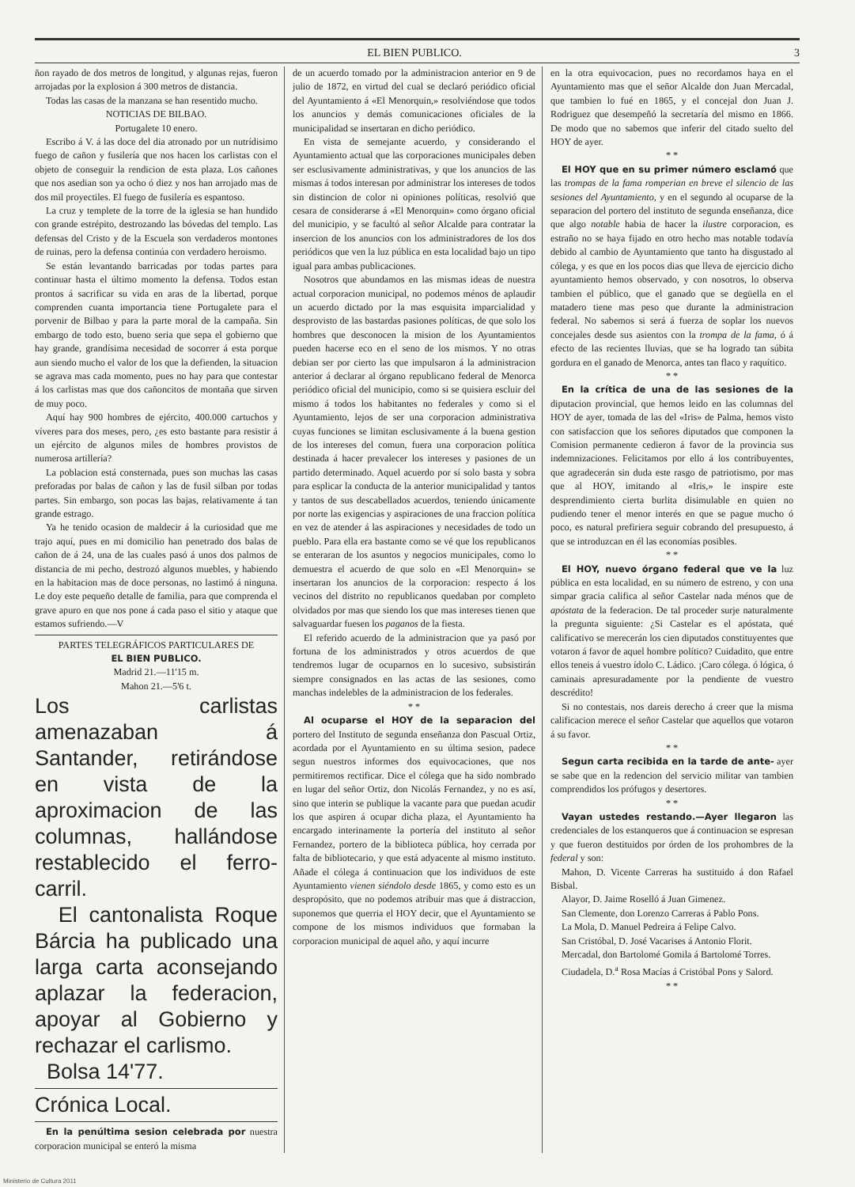EL BIEN PUBLICO. 3
ñon rayado de dos metros de longitud, y algunas rejas, fueron arrojadas por la explosion á 300 metros de distancia.
Todas las casas de la manzana se han resentido mucho.
NOTICIAS DE BILBAO.
Portugalete 10 enero.
Escribo á V. á las doce del dia atronado por un nutrídisimo fuego de cañon y fusilería que nos hacen los carlistas con el objeto de conseguir la rendicion de esta plaza. Los cañones que nos asedian son ya ocho ó diez y nos han arrojado mas de dos mil proyectiles. El fuego de fusilería es espantoso.
La cruz y templete de la torre de la iglesia se han hundido con grande estrépito, destrozando las bóvedas del templo. Las defensas del Cristo y de la Escuela son verdaderos montones de ruinas, pero la defensa continúa con verdadero heroismo.
Se están levantando barricadas por todas partes para continuar hasta el último momento la defensa. Todos estan prontos á sacrificar su vida en aras de la libertad, porque comprenden cuanta importancia tiene Portugalete para el porvenir de Bilbao y para la parte moral de la campaña. Sin embargo de todo esto, bueno seria que sepa el gobierno que hay grande, grandísima necesidad de socorrer á esta porque aun siendo mucho el valor de los que la defienden, la situacion se agrava mas cada momento, pues no hay para que contestar á los carlistas mas que dos cañoncitos de montaña que sirven de muy poco.
Aquí hay 900 hombres de ejército, 400.000 cartuchos y víveres para dos meses, pero, ¿es esto bastante para resistir á un ejército de algunos miles de hombres provistos de numerosa artillería?
La poblacion está consternada, pues son muchas las casas preforadas por balas de cañon y las de fusil silban por todas partes. Sin embargo, son pocas las bajas, relativamente á tan grande estrago.
Ya he tenido ocasion de maldecir á la curiosidad que me trajo aquí, pues en mi domicilio han penetrado dos balas de cañon de á 24, una de las cuales pasó á unos dos palmos de distancia de mi pecho, destrozó algunos muebles, y habiendo en la habitacion mas de doce personas, no lastimó á ninguna. Le doy este pequeño detalle de familia, para que comprenda el grave apuro en que nos pone á cada paso el sitio y ataque que estamos sufriendo.—V
PARTES TELEGRÁFICOS PARTICULARES DE
EL BIEN PUBLICO.
Madrid 21.—11'15 m.
Mahon 21.—5'6 t.
Los carlistas amenazaban á Santander, retirándose en vista de la aproximacion de las columnas, hallándose restablecido el ferro-carril.
El cantonalista Roque Bárcia ha publicado una larga carta aconsejando aplazar la federacion, apoyar al Gobierno y rechazar el carlismo.
Bolsa 14'77.
Crónica Local.
En la penúltima sesion celebrada por nuestra corporacion municipal se enteró la misma
de un acuerdo tomado por la administracion anterior en 9 de julio de 1872, en virtud del cual se declaró periódico oficial del Ayuntamiento á «El Menorquin,» resolviéndose que todos los anuncios y demás comunicaciones oficiales de la municipalidad se insertaran en dicho periódico.
En vista de semejante acuerdo, y considerando el Ayuntamiento actual que las corporaciones municipales deben ser esclusivamente administrativas, y que los anuncios de las mismas á todos interesan por administrar los intereses de todos sin distincion de color ni opiniones políticas, resolvió que cesara de considerarse á «El Menorquin» como órgano oficial del municipio, y se facultó al señor Alcalde para contratar la insercion de los anuncios con los administradores de los dos periódicos que ven la luz pública en esta localidad bajo un tipo igual para ambas publicaciones.
Nosotros que abundamos en las mismas ideas de nuestra actual corporacion municipal, no podemos ménos de aplaudir un acuerdo dictado por la mas esquisita imparcialidad y desprovisto de las bastardas pasiones políticas, de que solo los hombres que desconocen la mision de los Ayuntamientos pueden hacerse eco en el seno de los mismos. Y no otras debian ser por cierto las que impulsaron á la administracion anterior á declarar al órgano republicano federal de Menorca periódico oficial del municipio, como si se quisiera escluir del mismo á todos los habitantes no federales y como si el Ayuntamiento, lejos de ser una corporacion administrativa cuyas funciones se limitan esclusivamente á la buena gestion de los intereses del comun, fuera una corporacion política destinada á hacer prevalecer los intereses y pasiones de un partido determinado. Aquel acuerdo por sí solo basta y sobra para esplicar la conducta de la anterior municipalidad y tantos y tantos de sus descabellados acuerdos, teniendo únicamente por norte las exigencias y aspiraciones de una fraccion política en vez de atender á las aspiraciones y necesidades de todo un pueblo. Para ella era bastante como se vé que los republicanos se enteraran de los asuntos y negocios municipales, como lo demuestra el acuerdo de que solo en «El Menorquin» se insertaran los anuncios de la corporacion: respecto á los vecinos del distrito no republicanos quedaban por completo olvidados por mas que siendo los que mas intereses tienen que salvaguardar fuesen los paganos de la fiesta.
El referido acuerdo de la administracion que ya pasó por fortuna de los administrados y otros acuerdos de que tendremos lugar de ocuparnos en lo sucesivo, subsistirán siempre consignados en las actas de las sesiones, como manchas indelebles de la administracion de los federales.
* *
Al ocuparse el HOY de la separacion del portero del Instituto de segunda enseñanza don Pascual Ortiz, acordada por el Ayuntamiento en su última sesion, padece segun nuestros informes dos equivocaciones, que nos permitiremos rectificar. Dice el cólega que ha sido nombrado en lugar del señor Ortiz, don Nicolás Fernandez, y no es así, sino que interin se publique la vacante para que puedan acudir los que aspiren á ocupar dicha plaza, el Ayuntamiento ha encargado interinamente la portería del instituto al señor Fernandez, portero de la biblioteca pública, hoy cerrada por falta de bibliotecario, y que está adyacente al mismo instituto. Añade el cólega á continuacion que los individuos de este Ayuntamiento vienen siéndolo desde 1865, y como esto es un despropósito, que no podemos atribuir mas que á distraccion, suponemos que querria el HOY decir, que el Ayuntamiento se compone de los mismos individuos que formaban la corporacion municipal de aquel año, y aquí incurre
en la otra equivocacion, pues no recordamos haya en el Ayuntamiento mas que el señor Alcalde don Juan Mercadal, que tambien lo fué en 1865, y el concejal don Juan J. Rodriguez que desempeñó la secretaría del mismo en 1866. De modo que no sabemos que inferir del citado suelto del HOY de ayer.
* *
El HOY que en su primer número esclamó que las trompas de la fama romperian en breve el silencio de las sesiones del Ayuntamiento, y en el segundo al ocuparse de la separacion del portero del instituto de segunda enseñanza, dice que algo notable habia de hacer la ilustre corporacion, es estraño no se haya fijado en otro hecho mas notable todavía debido al cambio de Ayuntamiento que tanto ha disgustado al cólega, y es que en los pocos dias que lleva de ejercicio dicho ayuntamiento hemos observado, y con nosotros, lo observa tambien el público, que el ganado que se degüella en el matadero tiene mas peso que durante la administracion federal. No sabemos si será á fuerza de soplar los nuevos concejales desde sus asientos con la trompa de la fama, ó á efecto de las recientes lluvias, que se ha logrado tan súbita gordura en el ganado de Menorca, antes tan flaco y raquítico.
* *
En la crítica de una de las sesiones de la diputacion provincial, que hemos leido en las columnas del HOY de ayer, tomada de las del «Iris» de Palma, hemos visto con satisfaccion que los señores diputados que componen la Comision permanente cedieron á favor de la provincia sus indemnizaciones. Felicitamos por ello á los contribuyentes, que agradecerán sin duda este rasgo de patriotismo, por mas que al HOY, imitando al «Iris,» le inspire este desprendimiento cierta burlita disimulable en quien no pudiendo tener el menor interés en que se pague mucho ó poco, es natural prefiriera seguir cobrando del presupuesto, á que se introduzcan en él las economías posibles.
* *
El HOY, nuevo órgano federal que ve la luz pública en esta localidad, en su número de estreno, y con una simpar gracia califica al señor Castelar nada ménos que de apóstata de la federacion. De tal proceder surje naturalmente la pregunta siguiente: ¿Si Castelar es el apóstata, qué calificativo se merecerán los cien diputados constituyentes que votaron á favor de aquel hombre político? Cuidadito, que entre ellos teneis á vuestro ídolo C. Ládico. ¡Caro cólega. ó lógica, ó caminais apresuradamente por la pendiente de vuestro descrédito!
Si no contestais, nos dareis derecho á creer que la misma calificacion merece el señor Castelar que aquellos que votaron á su favor.
* *
Segun carta recibida en la tarde de ante- ayer se sabe que en la redencion del servicio militar van tambien comprendidos los prófugos y desertores.
* *
Vayan ustedes restando.—Ayer llegaron las credenciales de los estanqueros que á continuacion se espresan y que fueron destituidos por órden de los prohombres de la federal y son:
Mahon, D. Vicente Carreras ha sustituido á don Rafael Bisbal.
Alayor, D. Jaime Roselló á Juan Gimenez.
San Clemente, don Lorenzo Carreras á Pablo Pons.
La Mola, D. Manuel Pedreira á Felipe Calvo.
San Cristóbal, D. José Vacarises á Antonio Florit.
Mercadal, don Bartolomé Gomila á Bartolomé Torres.
Ciudadela, D.<sup>a</sup> Rosa Macías á Cristóbal Pons y Salord.
* *
Ministerio de Cultura 2011